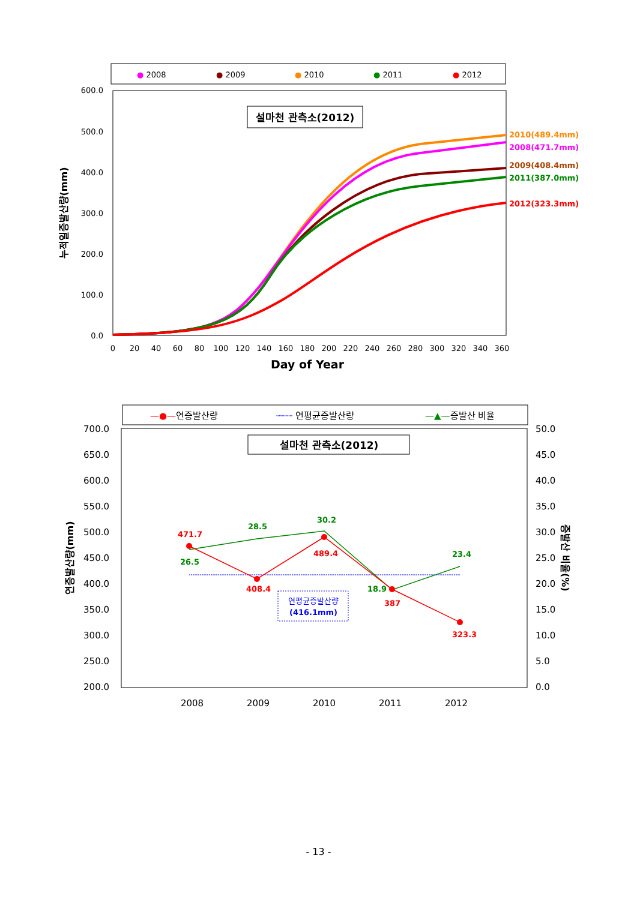● 2008
● 2009
● 2010
● 2011
● 2012
600.0
500.0
400.0
300.0
200.0
100.0
0.0
누적일증발산량(mm)
설마천 관측소(2012)
2010(489.4mm)
2008(471.7mm)
2009(408.4mm)
2011(387.0mm)
2012(323.3mm)
0
20
40
60
80
100
120
140
160
180
200
220
240
260
280
300
320
340
360
Day of Year
—●—연증발산량
┈┈┈ 연평균증발산량
—▲—증발산 비율
700.0
650.0
600.0
550.0
500.0
450.0
400.0
350.0
300.0
250.0
200.0
50.0
45.0
40.0
35.0
30.0
25.0
20.0
15.0
10.0
5.0
0.0
연증발산량(mm)
증발산 비율(%)
설마천 관측소(2012)
471.7
408.4
489.4
387
323.3
26.5
28.5
30.2
18.9
23.4
연평균증발산량
(416.1mm)
2008
2009
2010
2011
2012
- 13 -